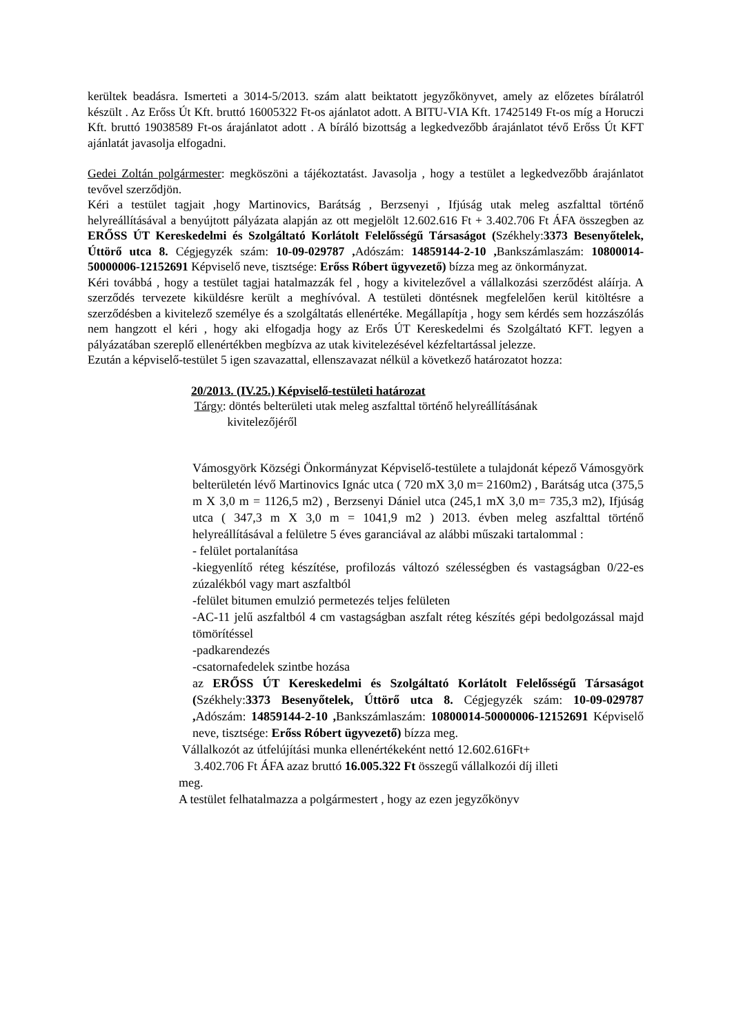kerültek beadásra. Ismerteti a 3014-5/2013. szám alatt beiktatott jegyzőkönyvet, amely az előzetes bírálatról készült . Az Erőss Út Kft. bruttó 16005322 Ft-os ajánlatot adott. A BITU-VIA Kft. 17425149 Ft-os míg a Horuczi Kft. bruttó 19038589 Ft-os árajánlatot adott . A bíráló bizottság a legkedvezőbb árajánlatot tévő Erőss Út KFT ajánlatát javasolja elfogadni.
Gedei Zoltán polgármester: megköszöni a tájékoztatást. Javasolja , hogy a testület a legkedvezőbb árajánlatot tevővel szerződjön.
Kéri a testület tagjait ,hogy Martinovics, Barátság , Berzsenyi , Ifjúság utak meleg aszfalttal történő helyreállításával a benyújtott pályázata alapján az ott megjelölt 12.602.616 Ft + 3.402.706 Ft ÁFA összegben az ERŐSS ÚT Kereskedelmi és Szolgáltató Korlátolt Felelősségű Társaságot (Székhely:3373 Besenyőtelek, Úttörő utca 8. Cégjegyzék szám: 10-09-029787 , Adószám: 14859144-2-10 , Bankszámlaszám: 10800014-50000006-12152691 Képviselő neve, tisztsége: Erőss Róbert ügyvezető) bízza meg az önkormányzat.
Kéri továbbá , hogy a testület tagjai hatalmazzák fel , hogy a kivitelezővel a vállalkozási szerződést aláírja. A szerződés tervezete kiküldésre került a meghívóval. A testületi döntésnek megfelelően kerül kitöltésre a szerződésben a kivitelező személye és a szolgáltatás ellenértéke. Megállapítja , hogy sem kérdés sem hozzászólás nem hangzott el kéri , hogy aki elfogadja hogy az Erős ÚT Kereskedelmi és Szolgáltató KFT. legyen a pályázatában szereplő ellenértékben megbízva az utak kivitelezésével kézfeltartással jelezze.
Ezután a képviselő-testület 5 igen szavazattal, ellenszavazat nélkül a következő határozatot hozza:
20/2013. (IV.25.) Képviselő-testületi határozat
Tárgy: döntés belterületi utak meleg aszfalttal történő helyreállításának
kivitelezőjéről
Vámosgyörk Községi Önkormányzat Képviselő-testülete a tulajdonát képező Vámosgyörk belterületén lévő Martinovics Ignác utca ( 720 mX 3,0 m= 2160m2) , Barátság utca (375,5 m X 3,0 m = 1126,5 m2) , Berzsenyi Dániel utca (245,1 mX 3,0 m= 735,3 m2), Ifjúság utca ( 347,3 m X 3,0 m = 1041,9 m2 ) 2013. évben meleg aszfalttal történő helyreállításával a felületre 5 éves garanciával az alábbi műszaki tartalommal :
- felület portalanítása
-kiegyenlítő réteg készítése, profilozás változó szélességben és vastagságban 0/22-es zúzalékból vagy mart aszfaltból
-felület bitumen emulzió permetezés teljes felületen
-AC-11 jelű aszfaltból 4 cm vastagságban aszfalt réteg készítés gépi bedolgozással majd tömörítéssel
-padkarendezés
-csatornafedelek szintbe hozása
az ERŐSS ÚT Kereskedelmi és Szolgáltató Korlátolt Felelősségű Társaságot (Székhely:3373 Besenyőtelek, Úttörő utca 8. Cégjegyzék szám: 10-09-029787 , Adószám: 14859144-2-10 , Bankszámlaszám: 10800014-50000006-12152691 Képviselő neve, tisztsége: Erőss Róbert ügyvezető) bízza meg.
Vállalkozót az útfelújítási munka ellenértékeként nettó 12.602.616Ft+
3.402.706 Ft ÁFA azaz bruttó 16.005.322 Ft összegű vállalkozói díj illeti
meg.
A testület felhatalmazza a polgármestert , hogy az ezen jegyzőkönyv